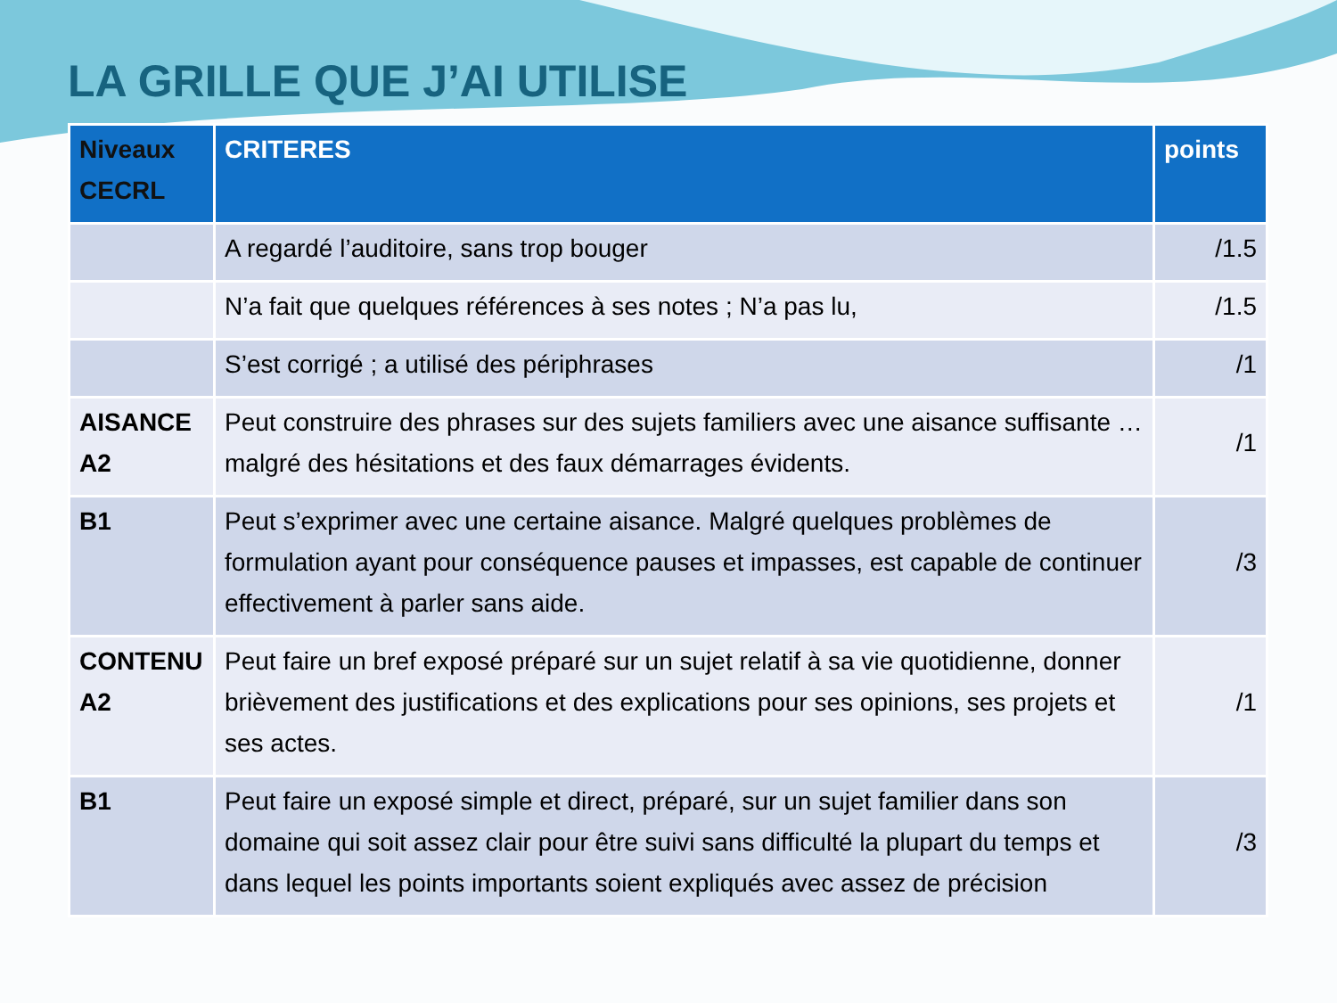LA GRILLE QUE J’AI UTILISE
| Niveaux CECRL | CRITERES | points |
| --- | --- | --- |
| | A regardé l’auditoire, sans trop bouger | /1.5 |
| | N’a fait que quelques références à ses notes ; N’a pas lu, | /1.5 |
| | S’est corrigé ; a utilisé des périphrases | /1 |
| AISANCE A2 | Peut construire des phrases sur des sujets familiers avec une aisance suffisante … malgré des hésitations et des faux démarrages évidents. | /1 |
| B1 | Peut s’exprimer avec une certaine aisance. Malgré quelques problèmes de formulation ayant pour conséquence pauses et impasses, est capable de continuer effectivement à parler sans aide. | /3 |
| CONTENU A2 | Peut faire un bref exposé préparé sur un sujet relatif à sa vie quotidienne, donner brièvement des justifications et des explications pour ses opinions, ses projets et ses actes. | /1 |
| B1 | Peut faire un exposé simple et direct, préparé, sur un sujet familier dans son domaine qui soit assez clair pour être suivi sans difficulté la plupart du temps et dans lequel les points importants soient expliqués avec assez de précision | /3 |